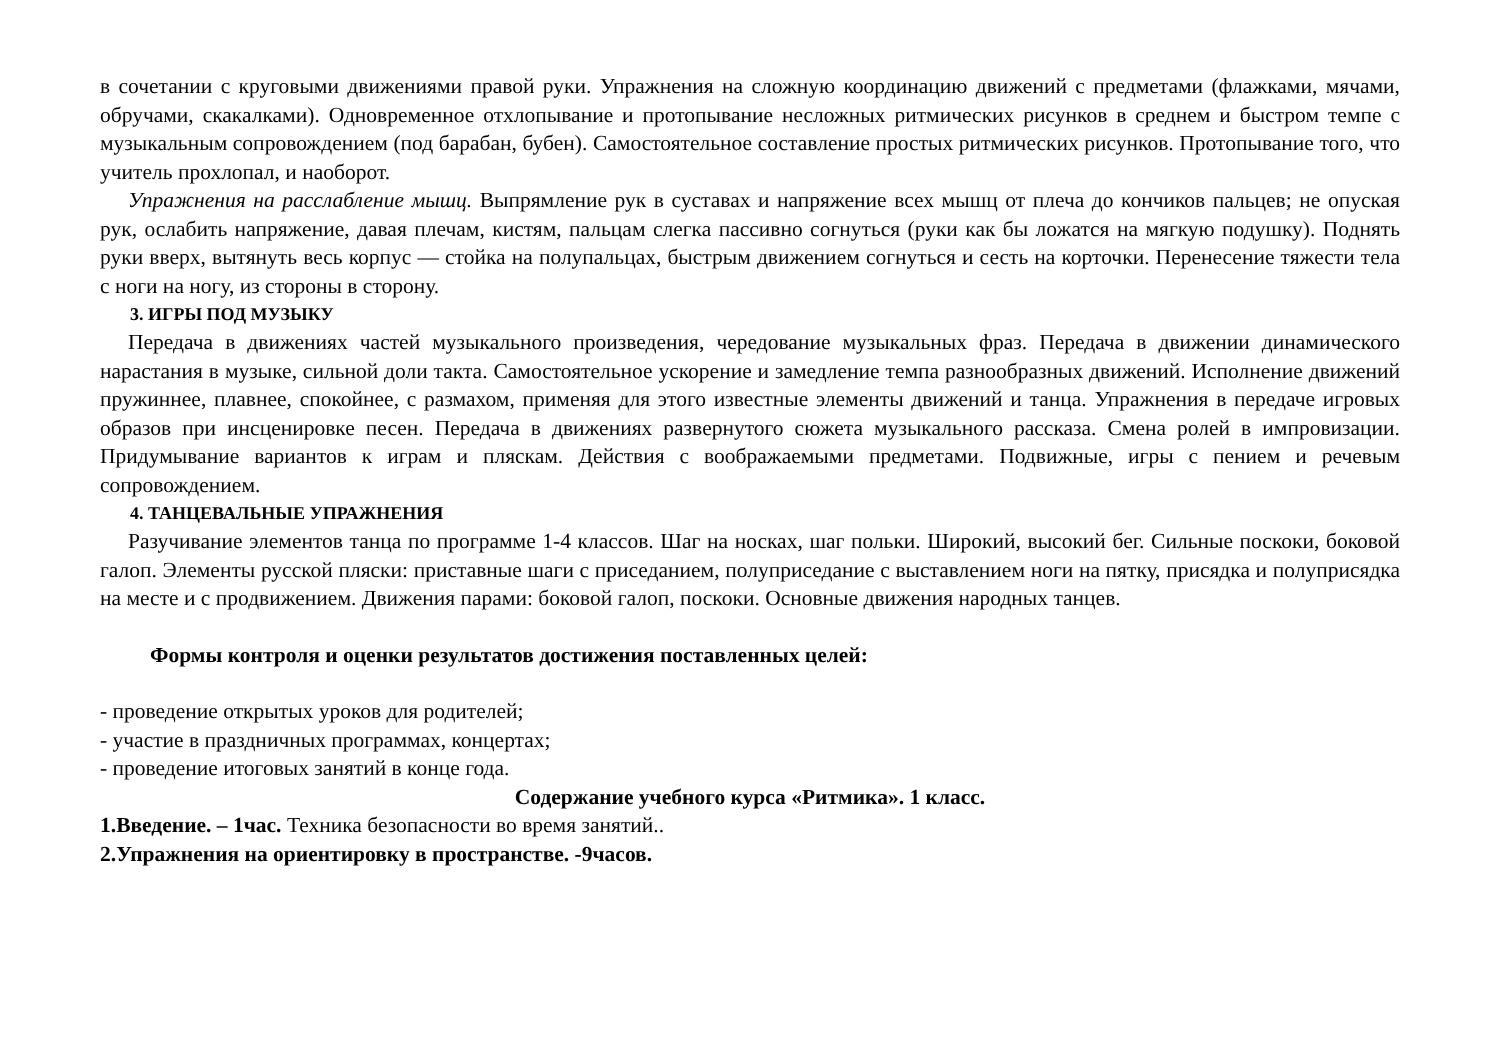в сочетании с круговыми движениями правой руки. Упражнения на сложную координацию движений с предметами (флажками, мячами, обручами, скакалками). Одновременное отхлопывание и протопывание несложных ритмических рисунков в среднем и быстром темпе с музыкальным сопровождением (под барабан, бубен). Самостоятельное составление простых ритмических рисунков. Протопывание того, что учитель прохлопал, и наоборот.
Упражнения на расслабление мышц. Выпрямление рук в суставах и напряжение всех мышц от плеча до кончиков пальцев; не опуская рук, ослабить напряжение, давая плечам, кистям, пальцам слегка пассивно согнуться (руки как бы ложатся на мягкую подушку). Поднять руки вверх, вытянуть весь корпус — стойка на полупальцах, быстрым движением согнуться и сесть на корточки. Перенесение тяжести тела с ноги на ногу, из стороны в сторону.
3. ИГРЫ ПОД МУЗЫКУ
Передача в движениях частей музыкального произведения, чередование музыкальных фраз. Передача в движении динамического нарастания в музыке, сильной доли такта. Самостоятельное ускорение и замедление темпа разнообразных движений. Исполнение движений пружиннее, плавнее, спокойнее, с размахом, применяя для этого известные элементы движений и танца. Упражнения в передаче игровых образов при инсценировке песен. Передача в движениях развернутого сюжета музыкального рассказа. Смена ролей в импровизации. Придумывание вариантов к играм и пляскам. Действия с воображаемыми предметами. Подвижные, игры с пением и речевым сопровождением.
4. ТАНЦЕВАЛЬНЫЕ УПРАЖНЕНИЯ
Разучивание элементов танца по программе 1-4 классов. Шаг на носках, шаг польки. Широкий, высокий бег. Сильные поскоки, боковой галоп. Элементы русской пляски: приставные шаги с приседанием, полуприседание с выставлением ноги на пятку, присядка и полуприсядка на месте и с продвижением. Движения парами: боковой галоп, поскоки. Основные движения народных танцев.
Формы контроля и оценки результатов достижения поставленных целей:
- проведение открытых уроков для родителей;
- участие в праздничных программах, концертах;
- проведение итоговых занятий в конце года.
Содержание учебного курса «Ритмика». 1 класс.
1.Введение. – 1час. Техника безопасности во время занятий..
2.Упражнения на ориентировку в пространстве. -9часов.